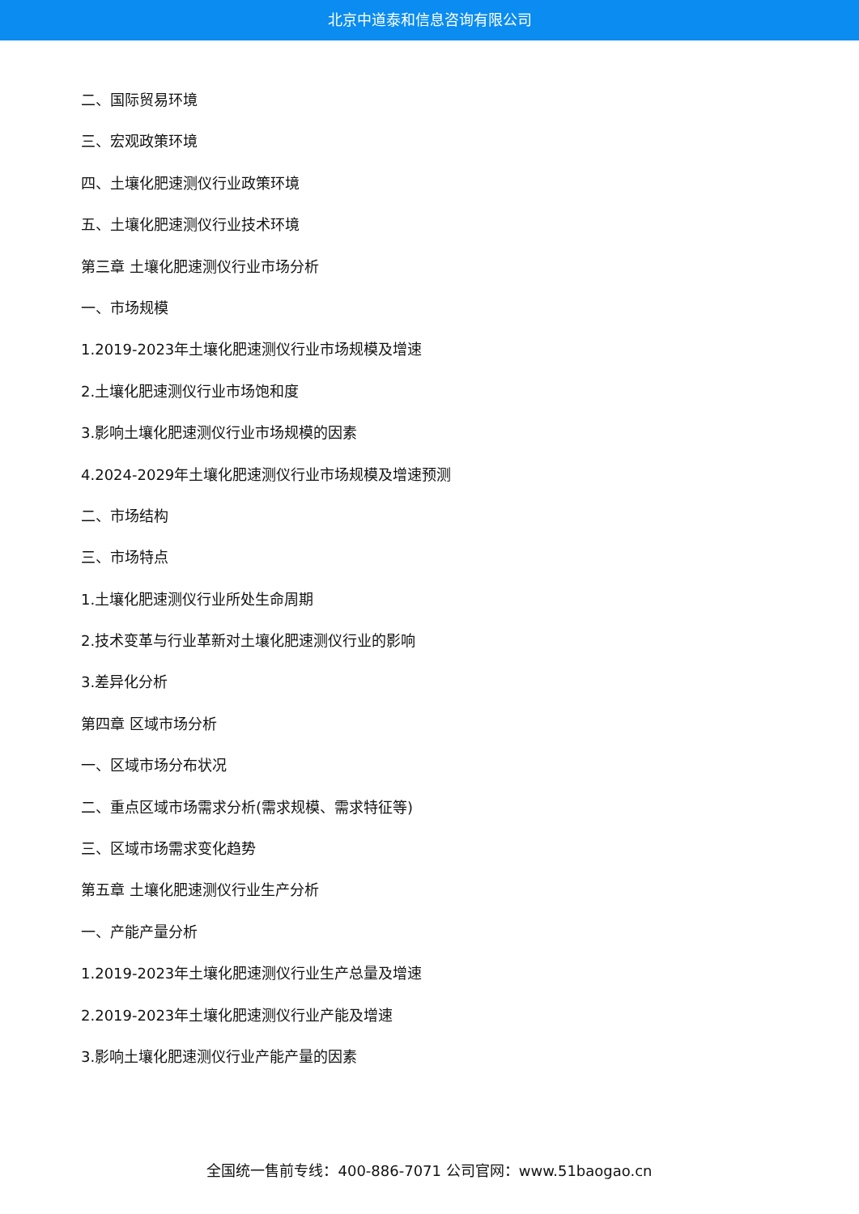北京中道泰和信息咨询有限公司
二、国际贸易环境
三、宏观政策环境
四、土壤化肥速测仪行业政策环境
五、土壤化肥速测仪行业技术环境
第三章 土壤化肥速测仪行业市场分析
一、市场规模
1.2019-2023年土壤化肥速测仪行业市场规模及增速
2.土壤化肥速测仪行业市场饱和度
3.影响土壤化肥速测仪行业市场规模的因素
4.2024-2029年土壤化肥速测仪行业市场规模及增速预测
二、市场结构
三、市场特点
1.土壤化肥速测仪行业所处生命周期
2.技术变革与行业革新对土壤化肥速测仪行业的影响
3.差异化分析
第四章 区域市场分析
一、区域市场分布状况
二、重点区域市场需求分析(需求规模、需求特征等)
三、区域市场需求变化趋势
第五章 土壤化肥速测仪行业生产分析
一、产能产量分析
1.2019-2023年土壤化肥速测仪行业生产总量及增速
2.2019-2023年土壤化肥速测仪行业产能及增速
3.影响土壤化肥速测仪行业产能产量的因素
全国统一售前专线：400-886-7071 公司官网：www.51baogao.cn